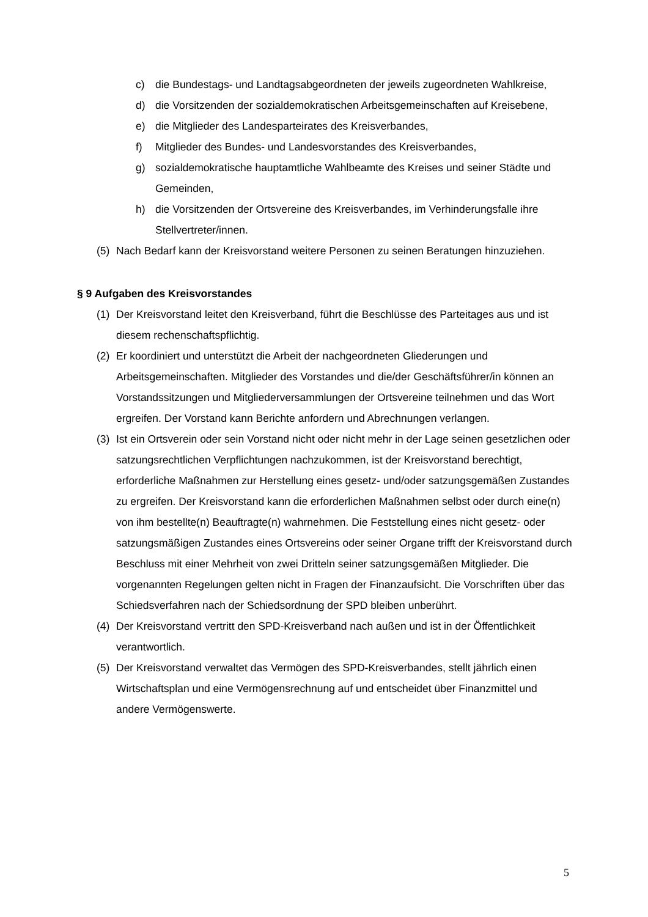c) die Bundestags- und Landtagsabgeordneten der jeweils zugeordneten Wahlkreise,
d) die Vorsitzenden der sozialdemokratischen Arbeitsgemeinschaften auf Kreisebene,
e) die Mitglieder des Landesparteirates des Kreisverbandes,
f) Mitglieder des Bundes- und Landesvorstandes des Kreisverbandes,
g) sozialdemokratische hauptamtliche Wahlbeamte des Kreises und seiner Städte und Gemeinden,
h) die Vorsitzenden der Ortsvereine des Kreisverbandes, im Verhinderungsfalle ihre Stellvertreter/innen.
(5) Nach Bedarf kann der Kreisvorstand weitere Personen zu seinen Beratungen hinzuziehen.
§ 9 Aufgaben des Kreisvorstandes
(1) Der Kreisvorstand leitet den Kreisverband, führt die Beschlüsse des Parteitages aus und ist diesem rechenschaftspflichtig.
(2) Er koordiniert und unterstützt die Arbeit der nachgeordneten Gliederungen und Arbeitsgemeinschaften. Mitglieder des Vorstandes und die/der Geschäftsführer/in können an Vorstandssitzungen und Mitgliederversammlungen der Ortsvereine teilnehmen und das Wort ergreifen. Der Vorstand kann Berichte anfordern und Abrechnungen verlangen.
(3) Ist ein Ortsverein oder sein Vorstand nicht oder nicht mehr in der Lage seinen gesetzlichen oder satzungsrechtlichen Verpflichtungen nachzukommen, ist der Kreisvorstand berechtigt, erforderliche Maßnahmen zur Herstellung eines gesetz- und/oder satzungsgemäßen Zustandes zu ergreifen. Der Kreisvorstand kann die erforderlichen Maßnahmen selbst oder durch eine(n) von ihm bestellte(n) Beauftragte(n) wahrnehmen. Die Feststellung eines nicht gesetz- oder satzungsmäßigen Zustandes eines Ortsvereins oder seiner Organe trifft der Kreisvorstand durch Beschluss mit einer Mehrheit von zwei Dritteln seiner satzungsgemäßen Mitglieder. Die vorgenannten Regelungen gelten nicht in Fragen der Finanzaufsicht. Die Vorschriften über das Schiedsverfahren nach der Schiedsordnung der SPD bleiben unberührt.
(4) Der Kreisvorstand vertritt den SPD-Kreisverband nach außen und ist in der Öffentlichkeit verantwortlich.
(5) Der Kreisvorstand verwaltet das Vermögen des SPD-Kreisverbandes, stellt jährlich einen Wirtschaftsplan und eine Vermögensrechnung auf und entscheidet über Finanzmittel und andere Vermögenswerte.
5